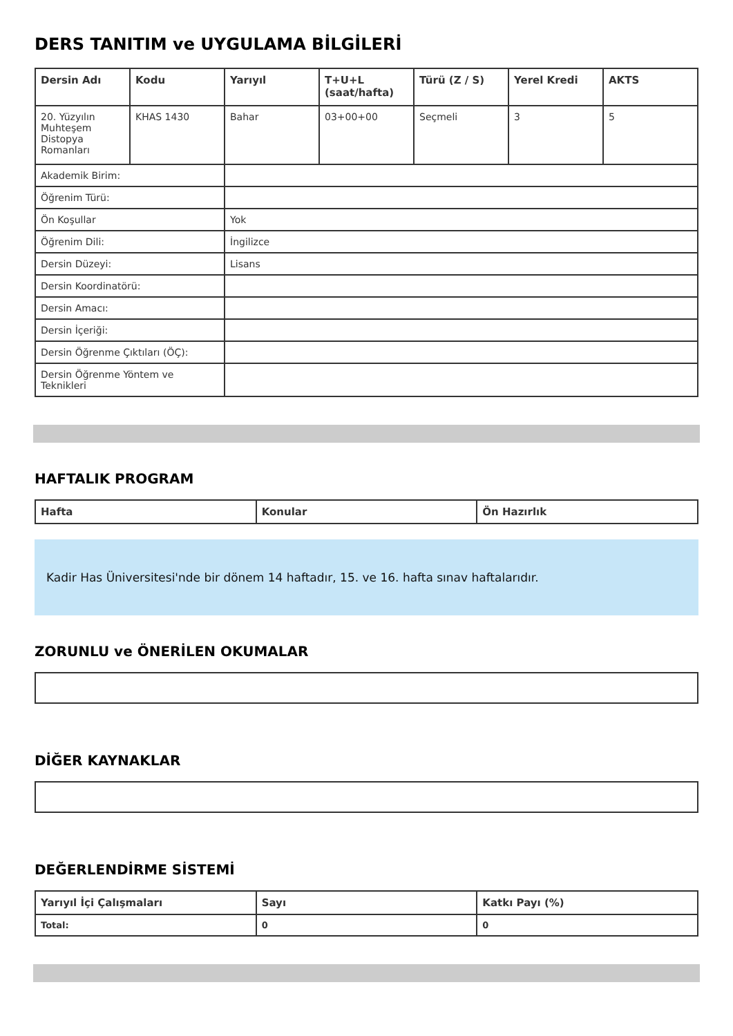DERS TANITIM ve UYGULAMA BİLGİLERİ
| Dersin Adı | Kodu | Yarıyıl | T+U+L (saat/hafta) | Türü (Z / S) | Yerel Kredi | AKTS |
| --- | --- | --- | --- | --- | --- | --- |
| 20. Yüzyılın Muhteşem Distopya Romanları | KHAS 1430 | Bahar | 03+00+00 | Seçmeli | 3 | 5 |
| Akademik Birim: | | | | | | |
| Öğrenim Türü: | | | | | | |
| Ön Koşullar | | Yok | | | | |
| Öğrenim Dili: | | İngilizce | | | | |
| Dersin Düzeyi: | | Lisans | | | | |
| Dersin Koordinatörü: | | | | | | |
| Dersin Amacı: | | | | | | |
| Dersin İçeriği: | | | | | | |
| Dersin Öğrenme Çıktıları (ÖÇ): | | | | | | |
| Dersin Öğrenme Yöntem ve Teknikleri | | | | | | |
HAFTALIK PROGRAM
| Hafta | Konular | Ön Hazırlık |
| --- | --- | --- |
Kadir Has Üniversitesi'nde bir dönem 14 haftadır, 15. ve 16. hafta sınav haftalarıdır.
ZORUNLU ve ÖNERİLEN OKUMALAR
DİĞER KAYNAKLAR
DEĞERLENDİRME SİSTEMİ
| Yarıyıl İçi Çalışmaları | Sayı | Katkı Payı (%) |
| --- | --- | --- |
| Total: | 0 | 0 |